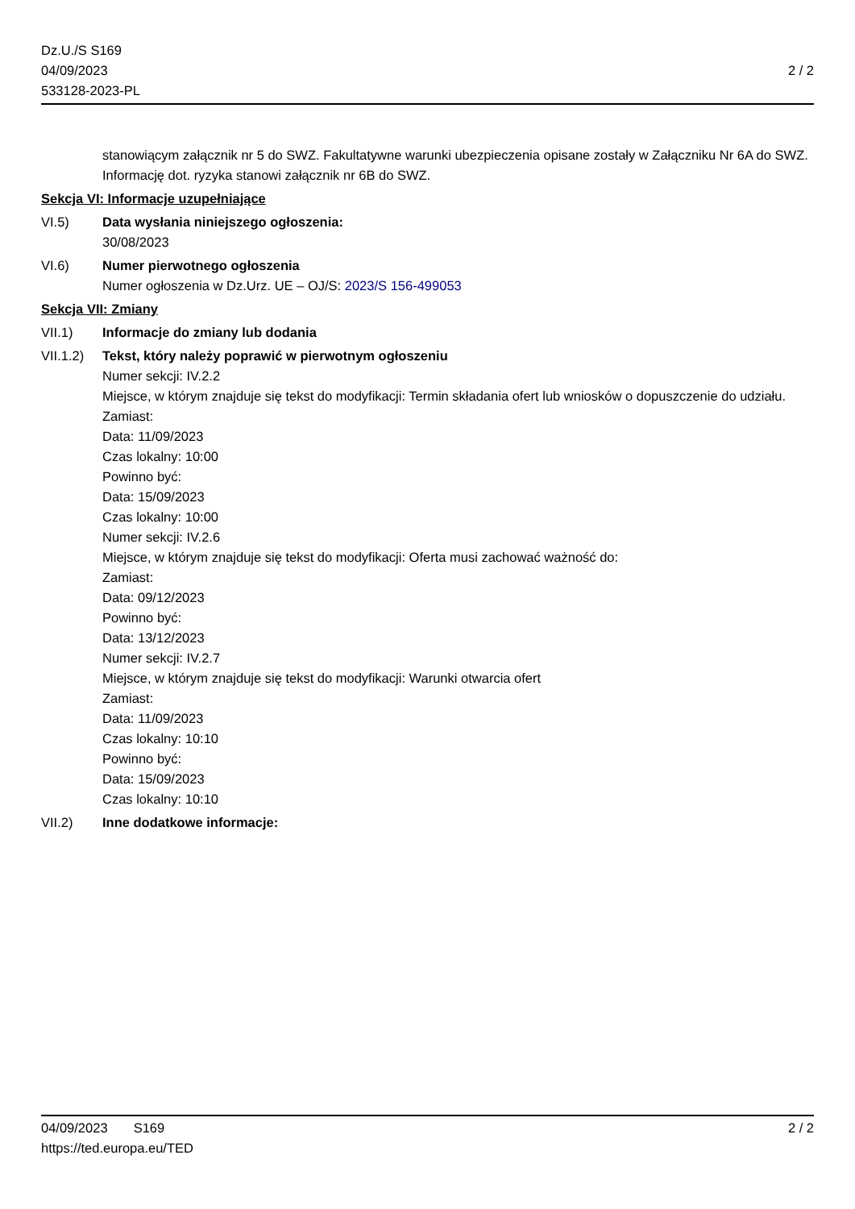Dz.U./S S169
04/09/2023
533128-2023-PL
2 / 2
stanowiącym załącznik nr 5 do SWZ. Fakultatywne warunki ubezpieczenia opisane zostały w Załączniku Nr 6A do SWZ. Informację dot. ryzyka stanowi załącznik nr 6B do SWZ.
Sekcja VI: Informacje uzupełniające
VI.5) Data wysłania niniejszego ogłoszenia:
30/08/2023
VI.6) Numer pierwotnego ogłoszenia
Numer ogłoszenia w Dz.Urz. UE – OJ/S: 2023/S 156-499053
Sekcja VII: Zmiany
VII.1) Informacje do zmiany lub dodania
VII.1.2)
Tekst, który należy poprawić w pierwotnym ogłoszeniu
Numer sekcji: IV.2.2
Miejsce, w którym znajduje się tekst do modyfikacji: Termin składania ofert lub wniosków o dopuszczenie do udziału.
Zamiast:
Data: 11/09/2023
Czas lokalny: 10:00
Powinno być:
Data: 15/09/2023
Czas lokalny: 10:00
Numer sekcji: IV.2.6
Miejsce, w którym znajduje się tekst do modyfikacji: Oferta musi zachować ważność do:
Zamiast:
Data: 09/12/2023
Powinno być:
Data: 13/12/2023
Numer sekcji: IV.2.7
Miejsce, w którym znajduje się tekst do modyfikacji: Warunki otwarcia ofert
Zamiast:
Data: 11/09/2023
Czas lokalny: 10:10
Powinno być:
Data: 15/09/2023
Czas lokalny: 10:10
VII.2) Inne dodatkowe informacje:
04/09/2023 S169
https://ted.europa.eu/TED
2 / 2